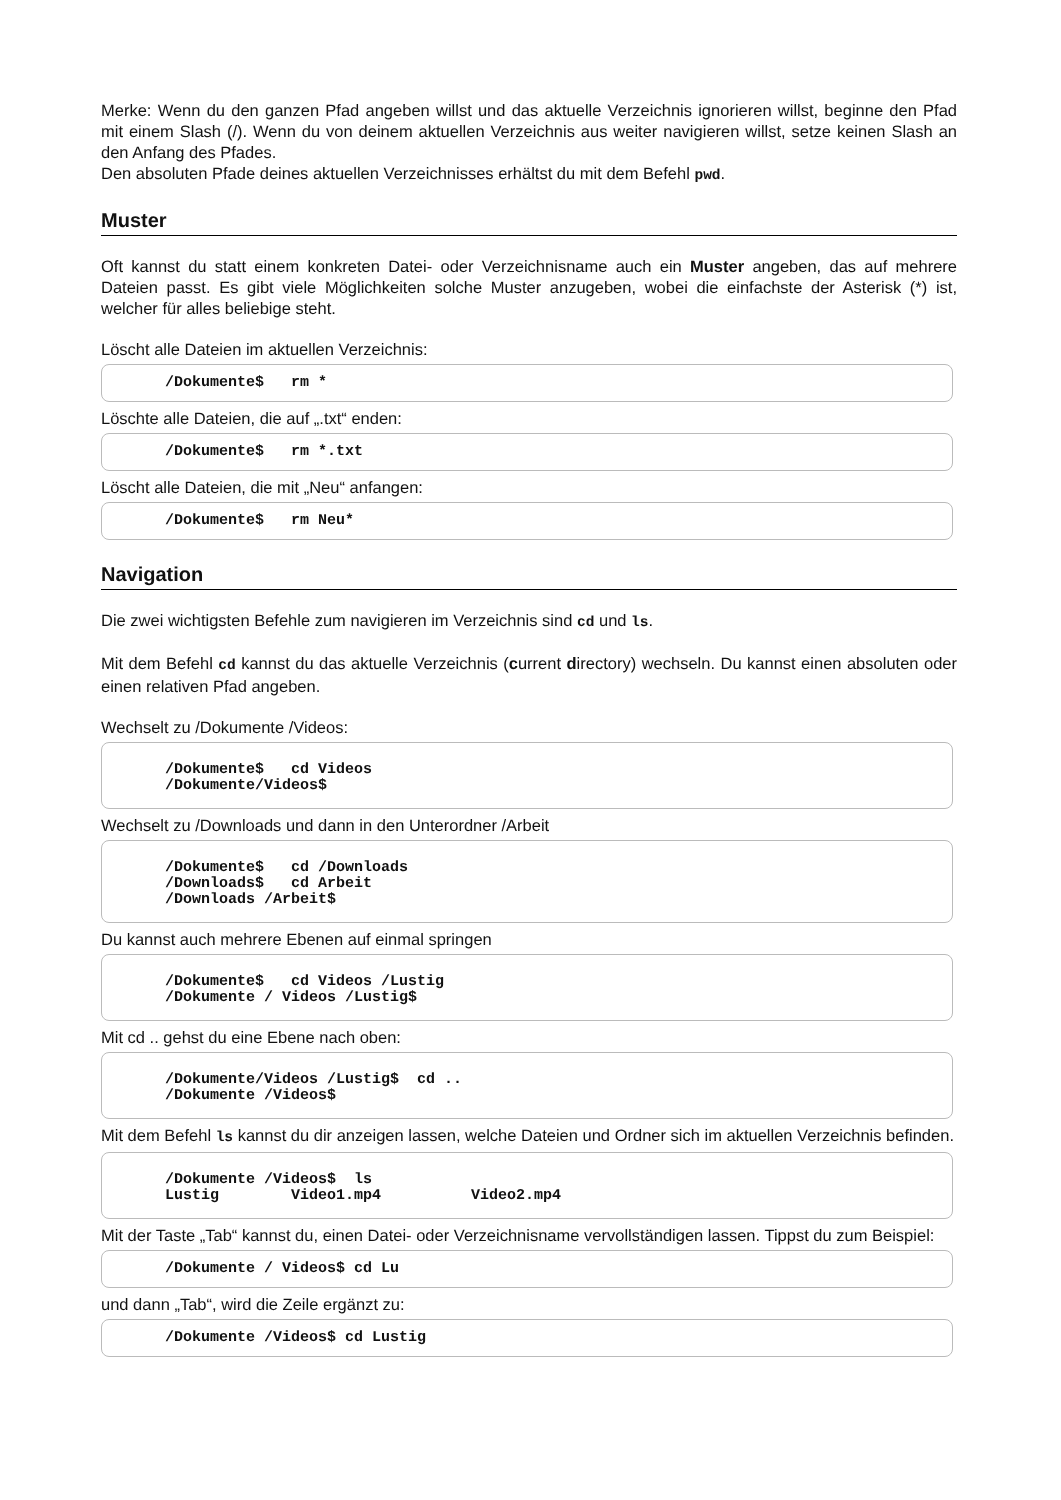Merke: Wenn du den ganzen Pfad angeben willst und das aktuelle Verzeichnis ignorieren willst, beginne den Pfad mit einem Slash (/). Wenn du von deinem aktuellen Verzeichnis aus weiter navigieren willst, setze keinen Slash an den Anfang des Pfades.
Den absoluten Pfade deines aktuellen Verzeichnisses erhältst du mit dem Befehl pwd.
Muster
Oft kannst du statt einem konkreten Datei- oder Verzeichnisname auch ein Muster angeben, das auf mehrere Dateien passt. Es gibt viele Möglichkeiten solche Muster anzugeben, wobei die einfachste der Asterisk (*) ist, welcher für alles beliebige steht.
Löscht alle Dateien im aktuellen Verzeichnis:
/Dokumente$ rm *
Löschte alle Dateien, die auf „.txt“ enden:
/Dokumente$ rm *.txt
Löscht alle Dateien, die mit „Neu“ anfangen:
/Dokumente$ rm Neu*
Navigation
Die zwei wichtigsten Befehle zum navigieren im Verzeichnis sind cd und ls.
Mit dem Befehl cd kannst du das aktuelle Verzeichnis (current directory) wechseln. Du kannst einen absoluten oder einen relativen Pfad angeben.
Wechselt zu /Dokumente /Videos:
/Dokumente$ cd Videos /Dokumente/Videos$
Wechselt zu /Downloads und dann in den Unterordner /Arbeit
/Dokumente$ cd /Downloads /Downloads$ cd Arbeit /Downloads /Arbeit$
Du kannst auch mehrere Ebenen auf einmal springen
/Dokumente$ cd Videos /Lustig /Dokumente / Videos /Lustig$
Mit cd .. gehst du eine Ebene nach oben:
/Dokumente/Videos /Lustig$ cd .. /Dokumente /Videos$
Mit dem Befehl ls kannst du dir anzeigen lassen, welche Dateien und Ordner sich im aktuellen Verzeichnis befinden.
/Dokumente /Videos$ ls Lustig Video1.mp4 Video2.mp4
Mit der Taste „Tab“ kannst du, einen Datei- oder Verzeichnisname vervollständigen lassen. Tippst du zum Beispiel:
/Dokumente / Videos$ cd Lu
und dann „Tab“, wird die Zeile ergänzt zu:
/Dokumente /Videos$ cd Lustig